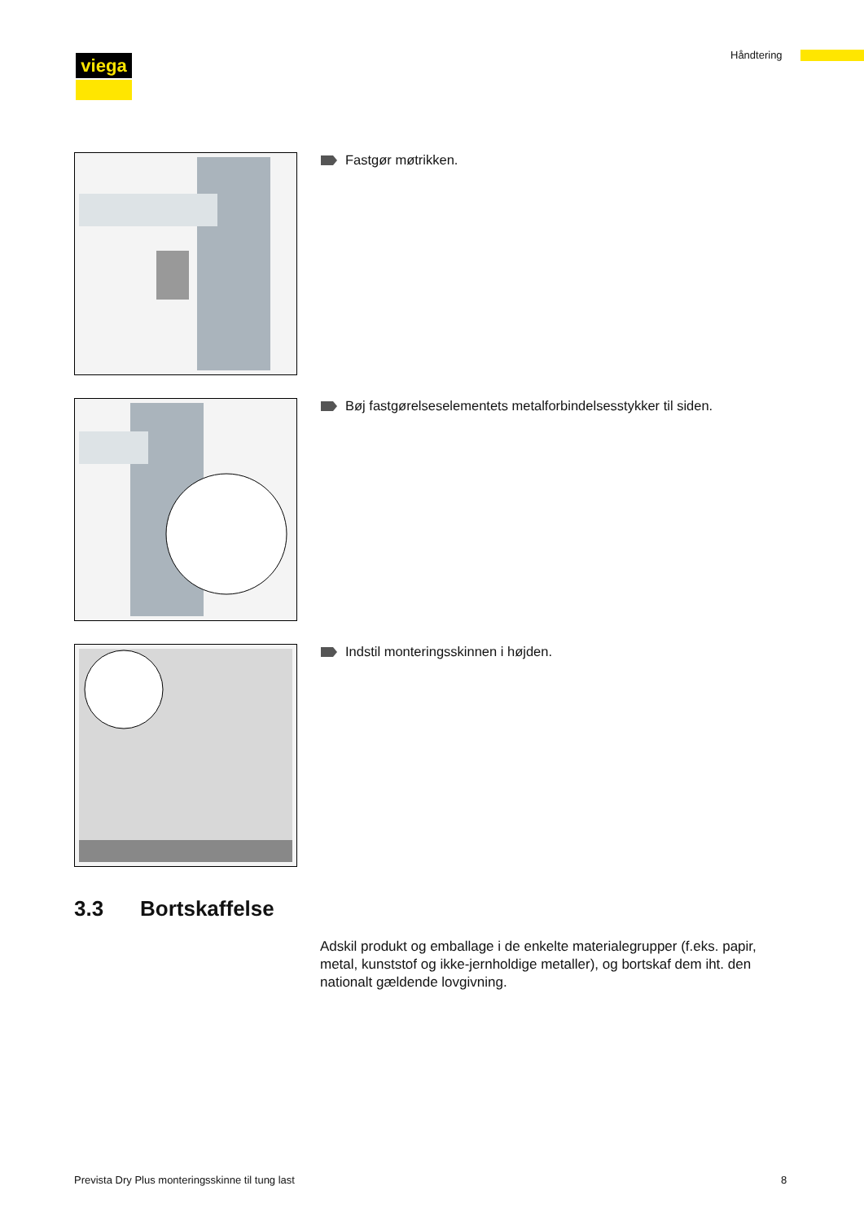viega Håndtering
Fastgør møtrikken.
Bøj fastgørelseselementets metalforbindelsesstykker til siden.
Indstil monteringsskinnen i højden.
3.3 Bortskaffelse
Adskil produkt og emballage i de enkelte materialegrupper (f.eks. papir, metal, kunststof og ikke-jernholdige metaller), og bortskaf dem iht. den nationalt gældende lovgivning.
Prevista Dry Plus monteringsskinne til tung last
8